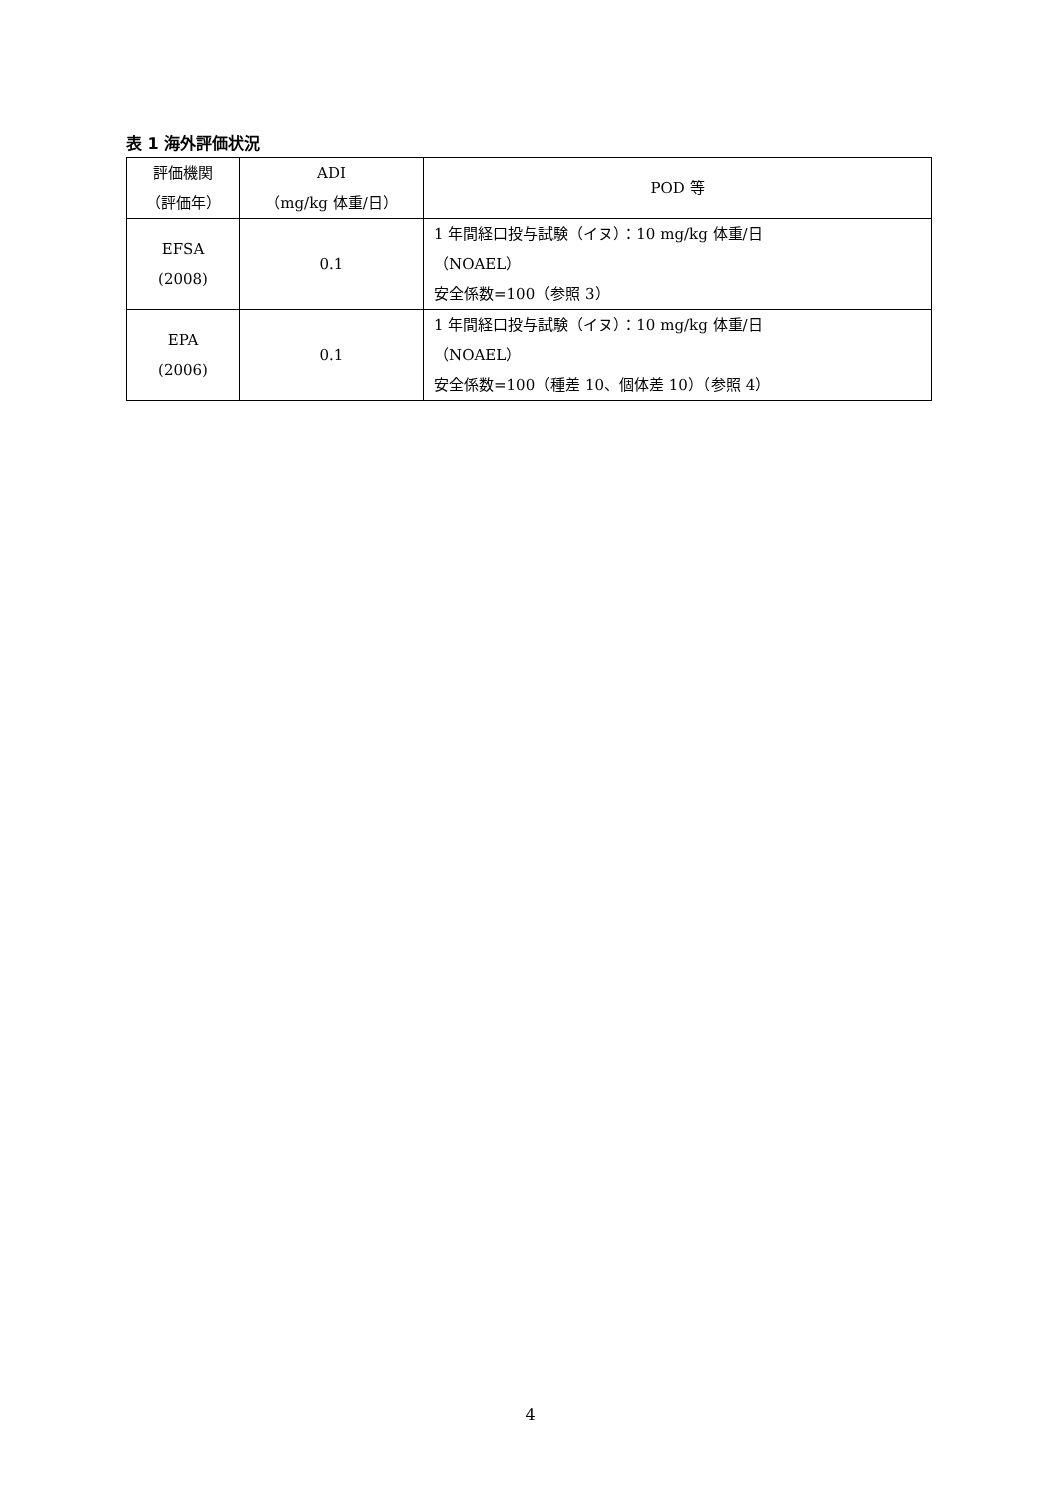表 1 海外評価状況
| 評価機関 （評価年） | ADI （mg/kg 体重/日） | POD 等 |
| --- | --- | --- |
| EFSA (2008) | 0.1 | 1 年間経口投与試験（イヌ）：10 mg/kg 体重/日 （NOAEL） 安全係数=100（参照 3） |
| EPA (2006) | 0.1 | 1 年間経口投与試験（イヌ）：10 mg/kg 体重/日 （NOAEL） 安全係数=100（種差 10、個体差 10）（参照 4） |
4